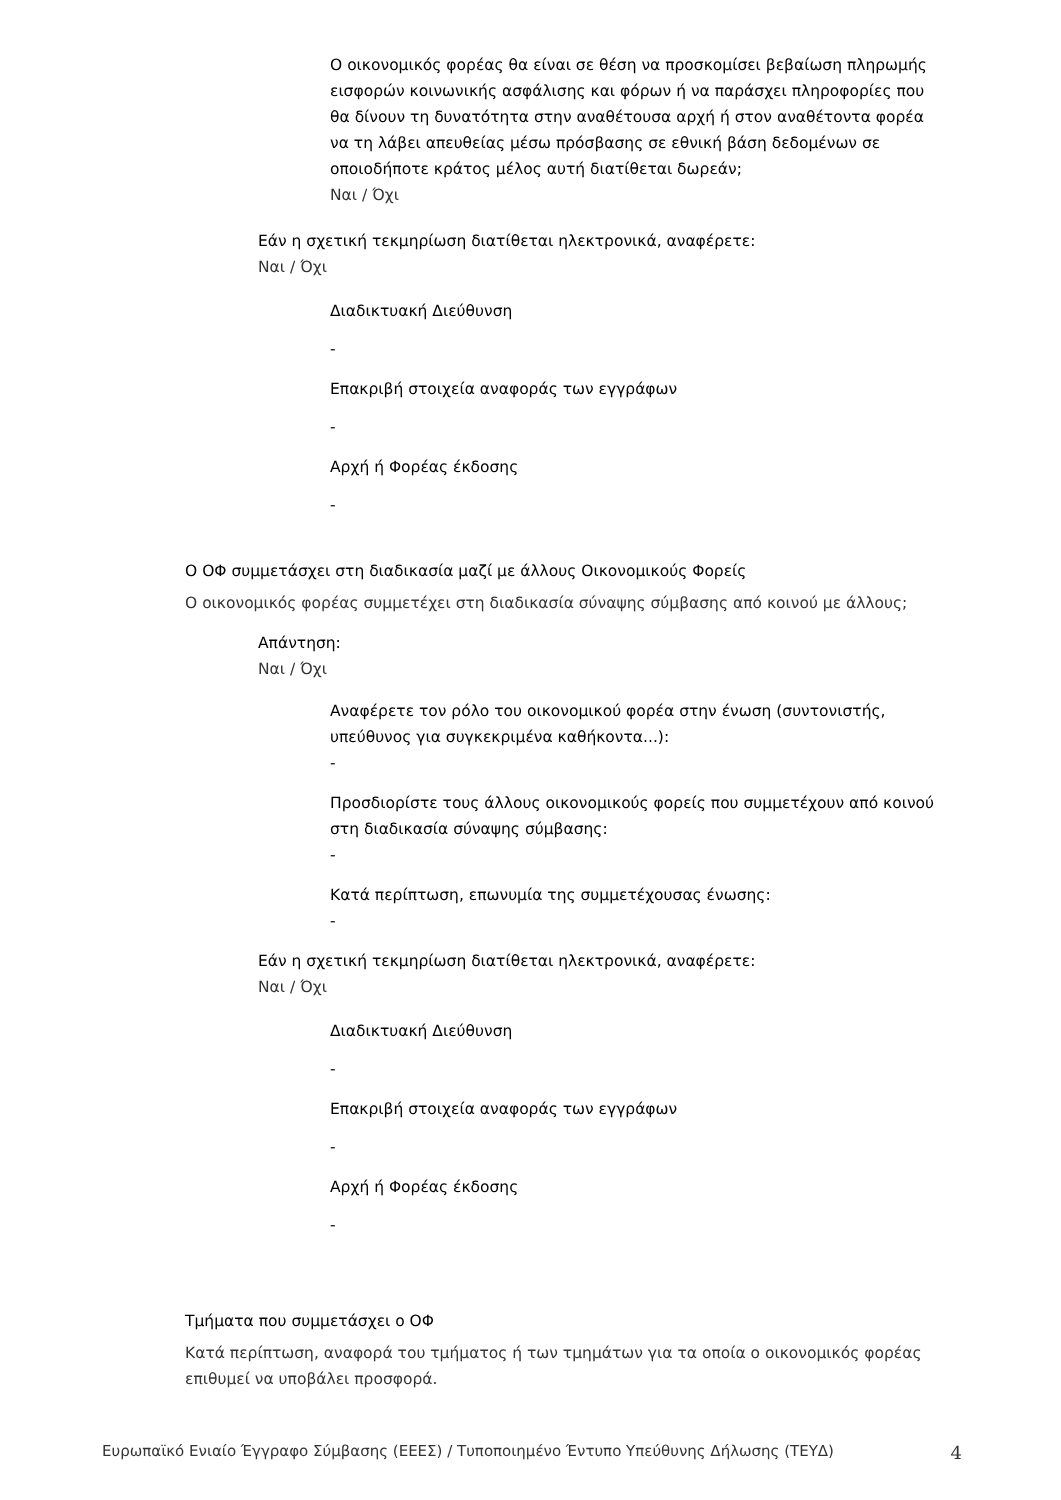Ο οικονομικός φορέας θα είναι σε θέση να προσκομίσει βεβαίωση πληρωμής εισφορών κοινωνικής ασφάλισης και φόρων ή να παράσχει πληροφορίες που θα δίνουν τη δυνατότητα στην αναθέτουσα αρχή ή στον αναθέτοντα φορέα να τη λάβει απευθείας μέσω πρόσβασης σε εθνική βάση δεδομένων σε οποιοδήποτε κράτος μέλος αυτή διατίθεται δωρεάν;
Ναι / Όχι
Εάν η σχετική τεκμηρίωση διατίθεται ηλεκτρονικά, αναφέρετε:
Ναι / Όχι
Διαδικτυακή Διεύθυνση
-
Επακριβή στοιχεία αναφοράς των εγγράφων
-
Αρχή ή Φορέας έκδοσης
-
Ο ΟΦ συμμετάσχει στη διαδικασία μαζί με άλλους Οικονομικούς Φορείς
Ο οικονομικός φορέας συμμετέχει στη διαδικασία σύναψης σύμβασης από κοινού με άλλους;
Απάντηση:
Ναι / Όχι
Αναφέρετε τον ρόλο του οικονομικού φορέα στην ένωση (συντονιστής, υπεύθυνος για συγκεκριμένα καθήκοντα...):
-
Προσδιορίστε τους άλλους οικονομικούς φορείς που συμμετέχουν από κοινού στη διαδικασία σύναψης σύμβασης:
-
Κατά περίπτωση, επωνυμία της συμμετέχουσας ένωσης:
-
Εάν η σχετική τεκμηρίωση διατίθεται ηλεκτρονικά, αναφέρετε:
Ναι / Όχι
Διαδικτυακή Διεύθυνση
-
Επακριβή στοιχεία αναφοράς των εγγράφων
-
Αρχή ή Φορέας έκδοσης
-
Τμήματα που συμμετάσχει ο ΟΦ
Κατά περίπτωση, αναφορά του τμήματος ή των τμημάτων για τα οποία ο οικονομικός φορέας επιθυμεί να υποβάλει προσφορά.
Ευρωπαϊκό Ενιαίο Έγγραφο Σύμβασης (ΕΕΕΣ) / Τυποποιημένο Έντυπο Υπεύθυνης Δήλωσης (ΤΕΥΔ) 4